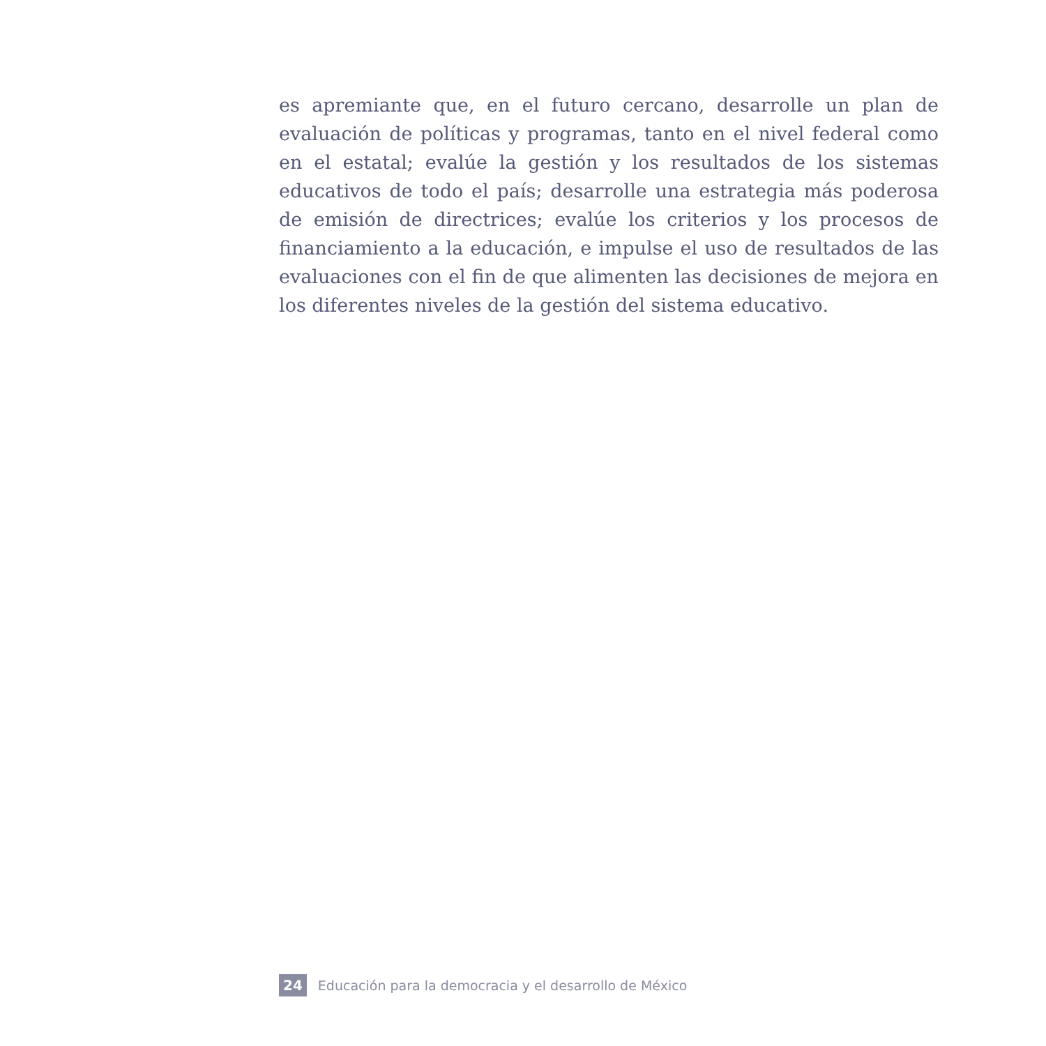es apremiante que, en el futuro cercano, desarrolle un plan de evaluación de políticas y programas, tanto en el nivel federal como en el estatal; evalúe la gestión y los resultados de los sistemas educativos de todo el país; desarrolle una estrategia más poderosa de emisión de directrices; evalúe los criterios y los procesos de financiamiento a la educación, e impulse el uso de resultados de las evaluaciones con el fin de que alimenten las decisiones de mejora en los diferentes niveles de la gestión del sistema educativo.
24 Educación para la democracia y el desarrollo de México